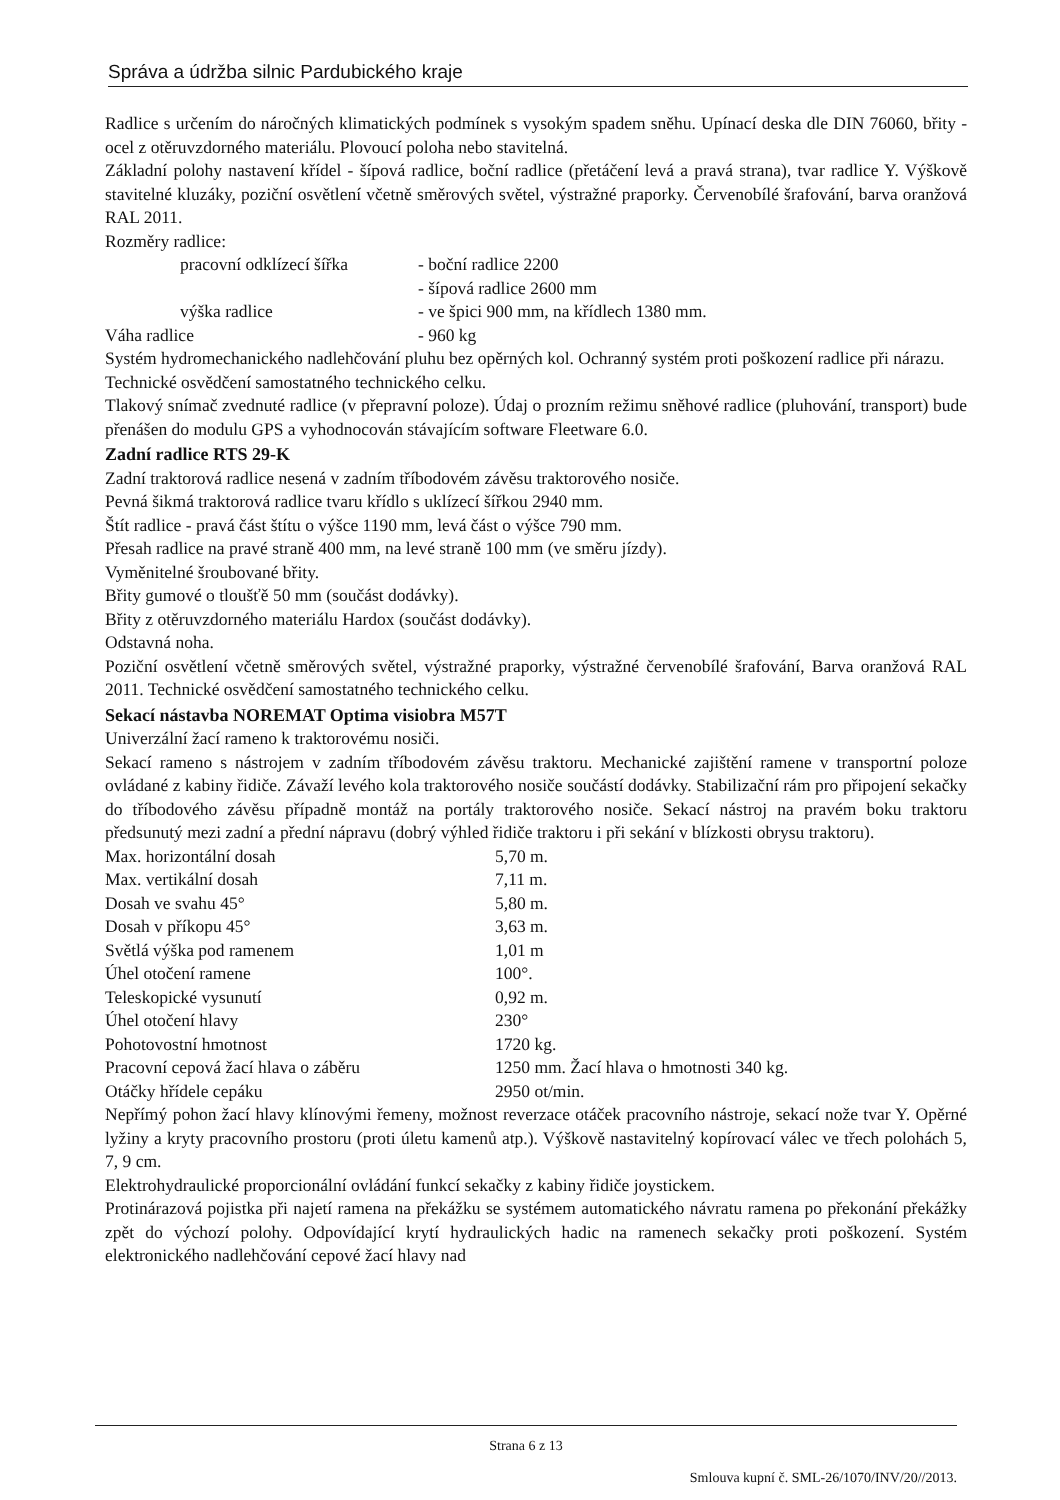Správa a údržba silnic Pardubického kraje
Radlice s určením do náročných klimatických podmínek s vysokým spadem sněhu. Upínací deska dle DIN 76060, břity - ocel z otěruvzdorného materiálu. Plovoucí poloha nebo stavitelná.
Základní polohy nastavení křídel - šípová radlice, boční radlice (přetáčení levá a pravá strana), tvar radlice Y. Výškově stavitelné kluzáky, poziční osvětlení včetně směrových světel, výstražné praporky. Červenobílé šrafování, barva oranžová RAL 2011.
Rozměry radlice:
| | pracovní odklízecí šířka | - boční radlice 2200 |
| | | - šípová radlice 2600 mm |
| | výška radlice | - ve špici 900 mm, na křídlech 1380 mm. |
| Váha radlice | | - 960 kg |
Systém hydromechanického nadlehčování pluhu bez opěrných kol. Ochranný systém proti poškození radlice při nárazu.
Technické osvědčení samostatného technického celku.
Tlakový snímač zvednuté radlice (v přepravní poloze). Údaj o prozním režimu sněhové radlice (pluhování, transport) bude přenášen do modulu GPS a vyhodnocován stávajícím software Fleetware 6.0.
Zadní radlice RTS 29-K
Zadní traktorová radlice nesená v zadním tříbodovém závěsu traktorového nosiče.
Pevná šikmá traktorová radlice tvaru křídlo s uklízecí šířkou 2940 mm.
Štít radlice - pravá část štítu o výšce 1190 mm, levá část o výšce 790 mm.
Přesah radlice na pravé straně 400 mm, na levé straně 100 mm (ve směru jízdy).
Vyměnitelné šroubované břity.
Břity gumové o tloušťě 50 mm (součást dodávky).
Břity z otěruvzdorného materiálu Hardox (součást dodávky).
Odstavná noha.
Poziční osvětlení včetně směrových světel, výstražné praporky, výstražné červenobílé šrafování, Barva oranžová RAL 2011. Technické osvědčení samostatného technického celku.
Sekací nástavba NOREMAT Optima visiobra M57T
Univerzální žací rameno k traktorovému nosiči.
Sekací rameno s nástrojem v zadním tříbodovém závěsu traktoru. Mechanické zajištění ramene v transportní poloze ovládané z kabiny řidiče. Závaží levého kola traktorového nosiče součástí dodávky. Stabilizační rám pro připojení sekačky do tříbodového závěsu případně montáž na portály traktorového nosiče. Sekací nástroj na pravém boku traktoru předsunutý mezi zadní a přední nápravu (dobrý výhled řidiče traktoru i při sekání v blízkosti obrysu traktoru).
| Max. horizontální dosah | 5,70 m. |
| Max. vertikální dosah | 7,11 m. |
| Dosah ve svahu 45° | 5,80 m. |
| Dosah v příkopu 45° | 3,63 m. |
| Světlá výška pod ramenem | 1,01 m |
| Úhel otočení ramene | 100°. |
| Teleskopické vysunutí | 0,92 m. |
| Úhel otočení hlavy | 230° |
| Pohotovostní hmotnost | 1720 kg. |
| Pracovní cepová žací hlava o záběru | 1250 mm. Žací hlava o hmotnosti 340 kg. |
| Otáčky hřídele cepáku | 2950 ot/min. |
Nepřímý pohon žací hlavy klínovými řemeny, možnost reverzace otáček pracovního nástroje, sekací nože tvar Y. Opěrné lyžiny a kryty pracovního prostoru (proti úletu kamenů atp.). Výškově nastavitelný kopírovací válec ve třech polohách 5, 7, 9 cm.
Elektrohydraulické proporcionální ovládání funkcí sekačky z kabiny řidiče joystickem.
Protinárazová pojistka při najetí ramena na překážku se systémem automatického návratu ramena po překonání překážky zpět do výchozí polohy. Odpovídající krytí hydraulických hadic na ramenech sekačky proti poškození. Systém elektronického nadlehčování cepové žací hlavy nad
Strana 6 z 13
Smlouva kupní č. SML-26/1070/INV/20//2013.